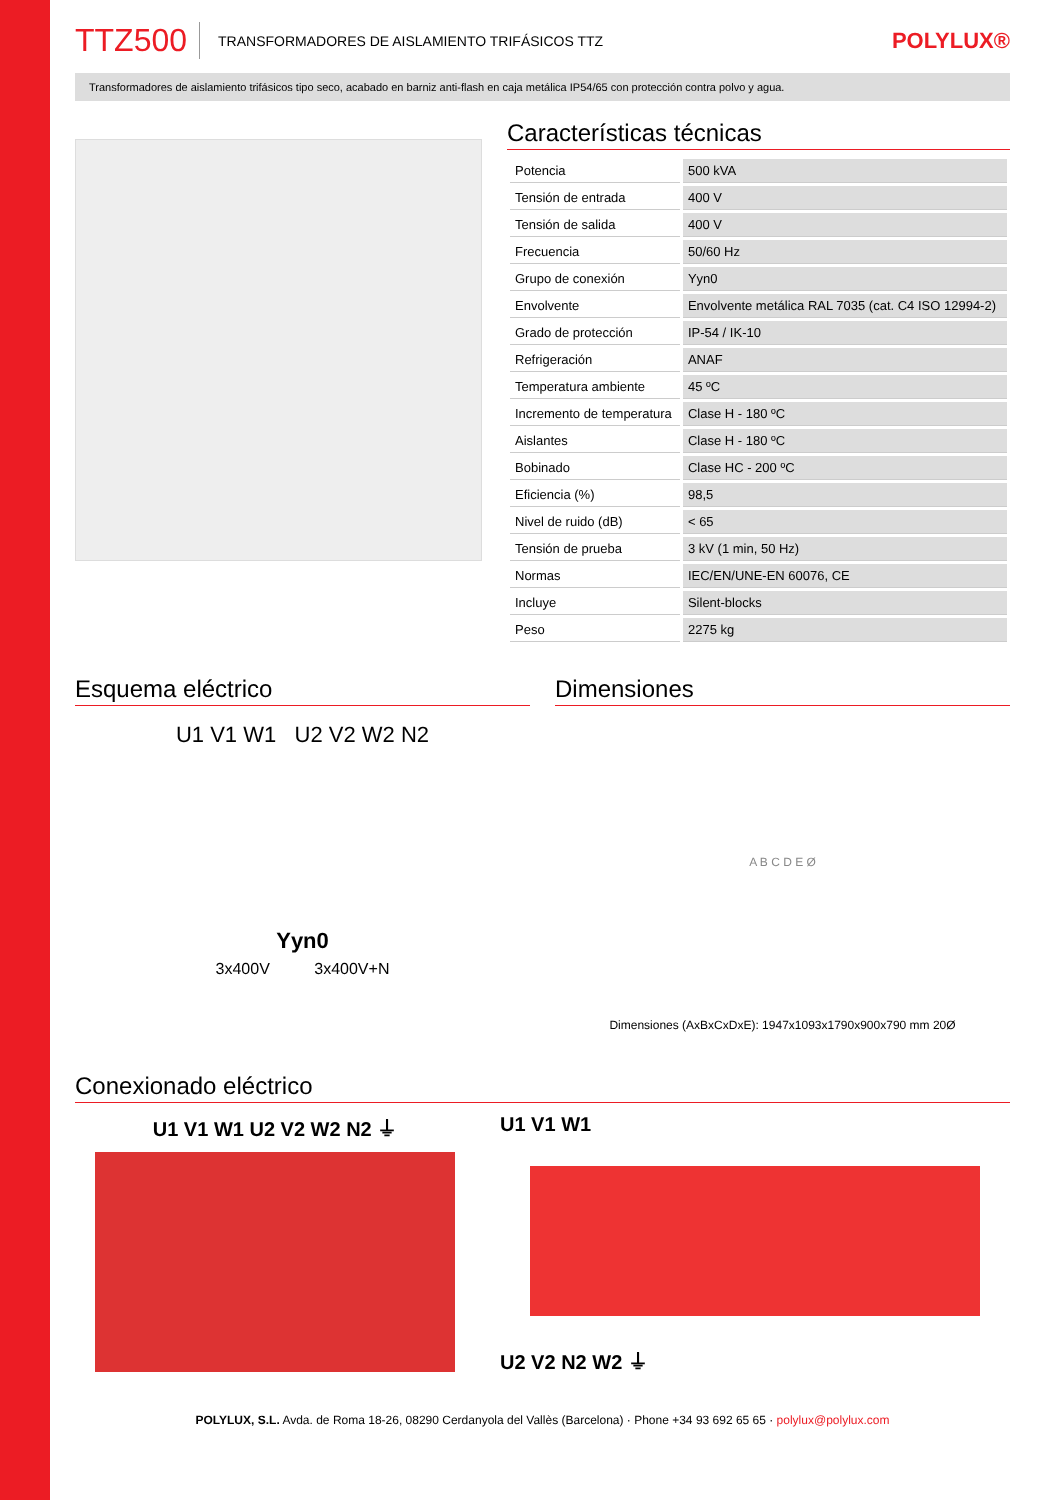TTZ500 TRANSFORMADORES DE AISLAMIENTO TRIFÁSICOS TTZ POLYLUX®
Transformadores de aislamiento trifásicos tipo seco, acabado en barniz anti-flash en caja metálica IP54/65 con protección contra polvo y agua.
Características técnicas
| Potencia | 500 kVA |
| Tensión de entrada | 400 V |
| Tensión de salida | 400 V |
| Frecuencia | 50/60 Hz |
| Grupo de conexión | Yyn0 |
| Envolvente | Envolvente metálica RAL 7035 (cat. C4 ISO 12994-2) |
| Grado de protección | IP-54 / IK-10 |
| Refrigeración | ANAF |
| Temperatura ambiente | 45 ºC |
| Incremento de temperatura | Clase H - 180 ºC |
| Aislantes | Clase H - 180 ºC |
| Bobinado | Clase HC - 200 ºC |
| Eficiencia (%) | 98,5 |
| Nivel de ruido (dB) | < 65 |
| Tensión de prueba | 3 kV (1 min, 50 Hz) |
| Normas | IEC/EN/UNE-EN 60076, CE |
| Incluye | Silent-blocks |
| Peso | 2275 kg |
Esquema eléctrico
U1 V1 W1 U2 V2 W2 N2
Yyn0
3x400V 3x400V+N
Dimensiones
A B C D E Ø
Dimensiones (AxBxCxDxE): 1947x1093x1790x900x790 mm 20Ø
Conexionado eléctrico
U1 V1 W1 U2 V2 W2 N2 ⏚ U1 V1 W1
U2 V2 N2 W2 ⏚
POLYLUX, S.L. Avda. de Roma 18-26, 08290 Cerdanyola del Vallès (Barcelona) · Phone +34 93 692 65 65 · polylux@polylux.com